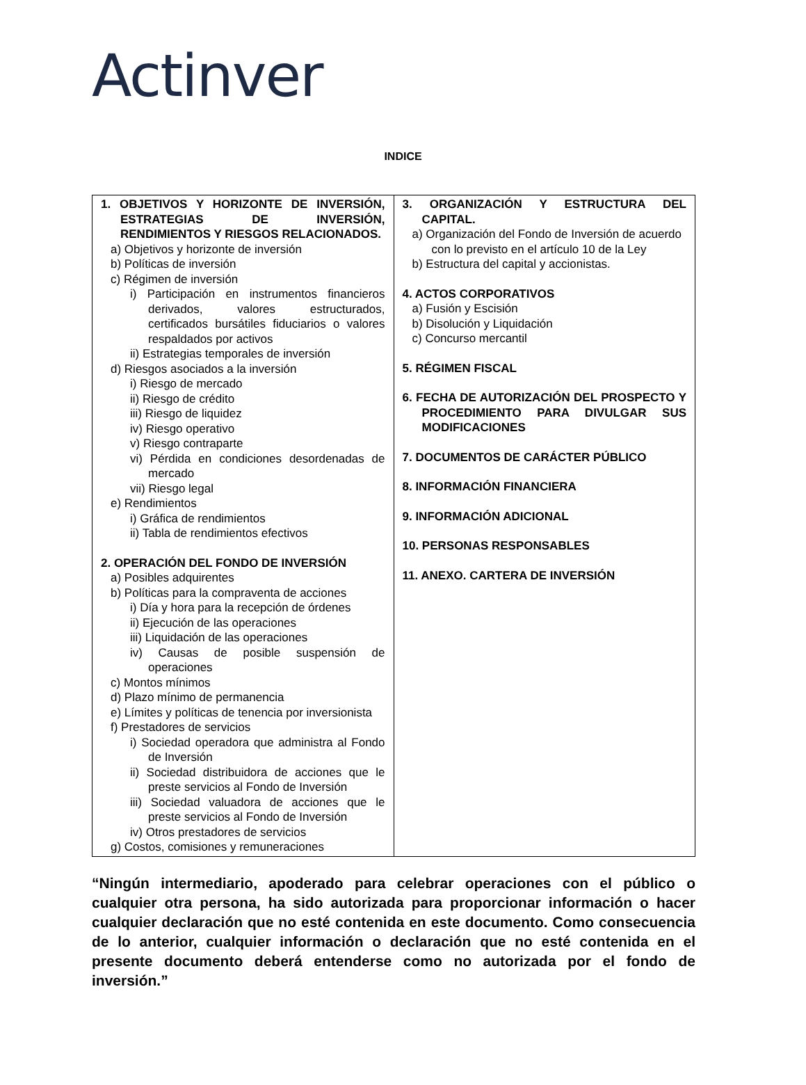Actinver
INDICE
| 1. OBJETIVOS Y HORIZONTE DE INVERSIÓN, ESTRATEGIAS DE INVERSIÓN, RENDIMIENTOS Y RIESGOS RELACIONADOS. a) Objetivos y horizonte de inversión b) Políticas de inversión c) Régimen de inversión i) Participación en instrumentos financieros derivados, valores estructurados, certificados bursátiles fiduciarios o valores respaldados por activos ii) Estrategias temporales de inversión d) Riesgos asociados a la inversión i) Riesgo de mercado ii) Riesgo de crédito iii) Riesgo de liquidez iv) Riesgo operativo v) Riesgo contraparte vi) Pérdida en condiciones desordenadas de mercado vii) Riesgo legal e) Rendimientos i) Gráfica de rendimientos ii) Tabla de rendimientos efectivos 2. OPERACIÓN DEL FONDO DE INVERSIÓN a) Posibles adquirentes b) Políticas para la compraventa de acciones i) Día y hora para la recepción de órdenes ii) Ejecución de las operaciones iii) Liquidación de las operaciones iv) Causas de posible suspensión de operaciones c) Montos mínimos d) Plazo mínimo de permanencia e) Límites y políticas de tenencia por inversionista f) Prestadores de servicios i) Sociedad operadora que administra al Fondo de Inversión ii) Sociedad distribuidora de acciones que le preste servicios al Fondo de Inversión iii) Sociedad valuadora de acciones que le preste servicios al Fondo de Inversión iv) Otros prestadores de servicios g) Costos, comisiones y remuneraciones | 3. ORGANIZACIÓN Y ESTRUCTURA DEL CAPITAL. a) Organización del Fondo de Inversión de acuerdo con lo previsto en el artículo 10 de la Ley b) Estructura del capital y accionistas. 4. ACTOS CORPORATIVOS a) Fusión y Escisión b) Disolución y Liquidación c) Concurso mercantil 5. RÉGIMEN FISCAL 6. FECHA DE AUTORIZACIÓN DEL PROSPECTO Y PROCEDIMIENTO PARA DIVULGAR SUS MODIFICACIONES 7. DOCUMENTOS DE CARÁCTER PÚBLICO 8. INFORMACIÓN FINANCIERA 9. INFORMACIÓN ADICIONAL 10. PERSONAS RESPONSABLES 11. ANEXO. CARTERA DE INVERSIÓN |
“Ningún intermediario, apoderado para celebrar operaciones con el público o cualquier otra persona, ha sido autorizada para proporcionar información o hacer cualquier declaración que no esté contenida en este documento. Como consecuencia de lo anterior, cualquier información o declaración que no esté contenida en el presente documento deberá entenderse como no autorizada por el fondo de inversión.”